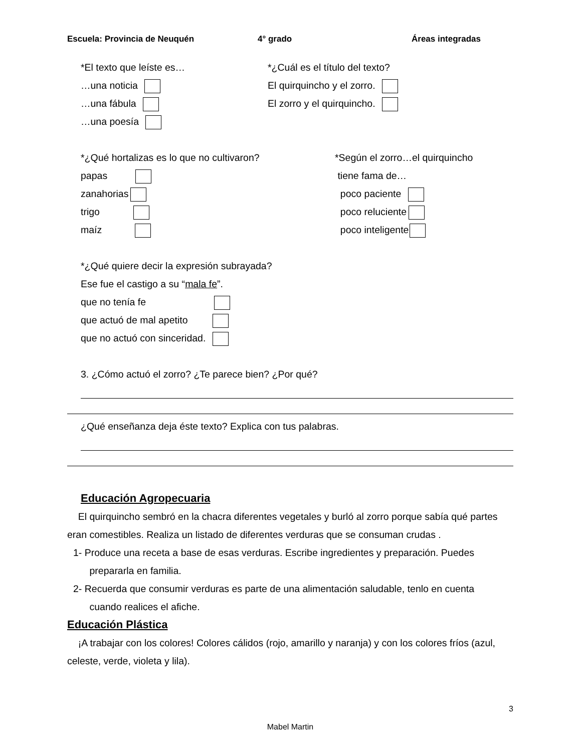Escuela: Provincia de Neuquén 4° grado Áreas integradas
*El texto que leíste es…
…una noticia
…una fábula
…una poesía
*¿Cuál es el título del texto?
El quirquincho y el zorro.
El zorro y el quirquincho.
*¿Qué hortalizas es lo que no cultivaron?
papas
zanahorias
trigo
maíz
*Según el zorro…el quirquincho
tiene fama de…
poco paciente
poco reluciente
poco inteligente
*¿Qué quiere decir la expresión subrayada?
Ese fue el castigo a su “mala fe”.
que no tenía fe
que actuó de mal apetito
que no actuó con sinceridad.
3. ¿Cómo actuó el zorro? ¿Te parece bien? ¿Por qué?
¿Qué enseñanza deja éste texto? Explica con tus palabras.
Educación Agropecuaria
El quirquincho sembró en la chacra diferentes vegetales y burló al zorro porque sabía qué partes eran comestibles. Realiza un listado de diferentes verduras que se consuman crudas .
1- Produce una receta a base de esas verduras. Escribe ingredientes y preparación. Puedes
prepararla en familia.
2- Recuerda que consumir verduras es parte de una alimentación saludable, tenlo en cuenta
cuando realices el afiche.
Educación Plástica
¡A trabajar con los colores! Colores cálidos (rojo, amarillo y naranja) y con los colores fríos (azul, celeste, verde, violeta y lila).
3
Mabel Martin